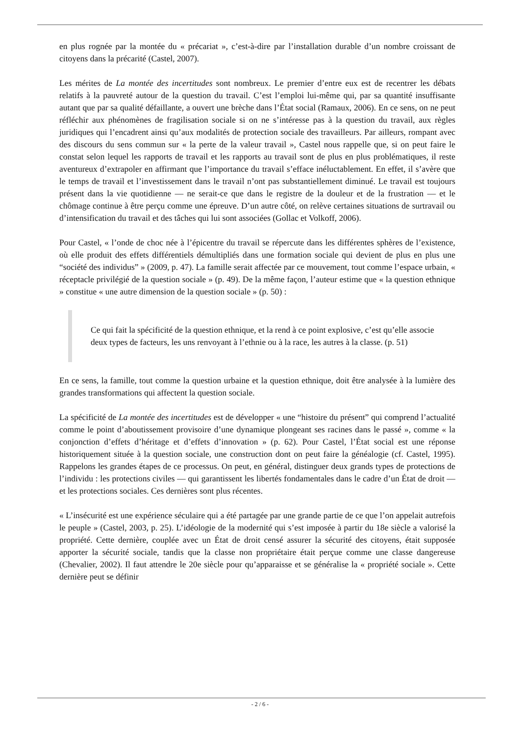en plus rognée par la montée du « précariat », c’est-à-dire par l’installation durable d’un nombre croissant de citoyens dans la précarité (Castel, 2007).
Les mérites de La montée des incertitudes sont nombreux. Le premier d’entre eux est de recentrer les débats relatifs à la pauvreté autour de la question du travail. C’est l’emploi lui-même qui, par sa quantité insuffisante autant que par sa qualité défaillante, a ouvert une brèche dans l’État social (Ramaux, 2006). En ce sens, on ne peut réfléchir aux phénomènes de fragilisation sociale si on ne s’intéresse pas à la question du travail, aux règles juridiques qui l’encadrent ainsi qu’aux modalités de protection sociale des travailleurs. Par ailleurs, rompant avec des discours du sens commun sur « la perte de la valeur travail », Castel nous rappelle que, si on peut faire le constat selon lequel les rapports de travail et les rapports au travail sont de plus en plus problématiques, il reste aventureux d’extrapoler en affirmant que l’importance du travail s’efface inéluctablement. En effet, il s’avère que le temps de travail et l’investissement dans le travail n’ont pas substantiellement diminué. Le travail est toujours présent dans la vie quotidienne — ne serait-ce que dans le registre de la douleur et de la frustration — et le chômage continue à être perçu comme une épreuve. D’un autre côté, on relève certaines situations de surtravail ou d’intensification du travail et des tâches qui lui sont associées (Gollac et Volkoff, 2006).
Pour Castel, « l’onde de choc née à l’épicentre du travail se répercute dans les différentes sphères de l’existence, où elle produit des effets différentiels démultipliés dans une formation sociale qui devient de plus en plus une “société des individus” » (2009, p. 47). La famille serait affectée par ce mouvement, tout comme l’espace urbain, « réceptacle privilégié de la question sociale » (p. 49). De la même façon, l’auteur estime que « la question ethnique » constitue « une autre dimension de la question sociale » (p. 50) :
Ce qui fait la spécificité de la question ethnique, et la rend à ce point explosive, c’est qu’elle associe deux types de facteurs, les uns renvoyant à l’ethnie ou à la race, les autres à la classe. (p. 51)
En ce sens, la famille, tout comme la question urbaine et la question ethnique, doit être analysée à la lumière des grandes transformations qui affectent la question sociale.
La spécificité de La montée des incertitudes est de développer « une “histoire du présent” qui comprend l’actualité comme le point d’aboutissement provisoire d’une dynamique plongeant ses racines dans le passé », comme « la conjonction d’effets d’héritage et d’effets d’innovation » (p. 62). Pour Castel, l’État social est une réponse historiquement située à la question sociale, une construction dont on peut faire la généalogie (cf. Castel, 1995). Rappelons les grandes étapes de ce processus. On peut, en général, distinguer deux grands types de protections de l’individu : les protections civiles — qui garantissent les libertés fondamentales dans le cadre d’un État de droit — et les protections sociales. Ces dernières sont plus récentes.
« L’insécurité est une expérience séculaire qui a été partagée par une grande partie de ce que l’on appelait autrefois le peuple » (Castel, 2003, p. 25). L’idéologie de la modernité qui s’est imposée à partir du 18e siècle a valorisé la propriété. Cette dernière, couplée avec un État de droit censé assurer la sécurité des citoyens, était supposée apporter la sécurité sociale, tandis que la classe non propriétaire était perçue comme une classe dangereuse (Chevalier, 2002). Il faut attendre le 20e siècle pour qu’apparaisse et se généralise la « propriété sociale ». Cette dernière peut se définir
- 2 / 6 -